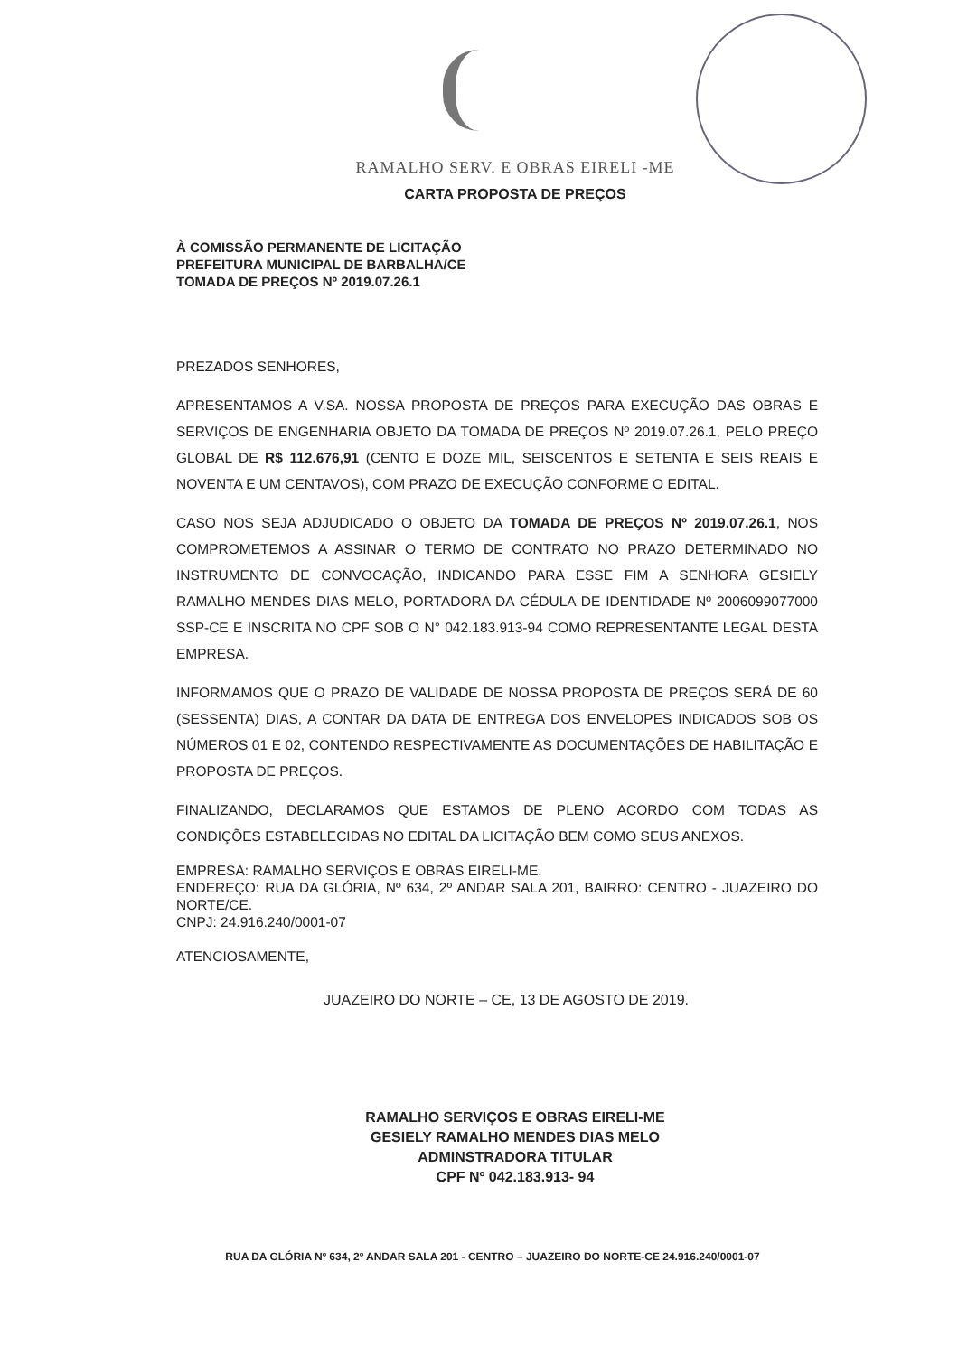RAMALHO SERV. E OBRAS EIRELI -ME
CARTA PROPOSTA DE PREÇOS
À COMISSÃO PERMANENTE DE LICITAÇÃO
PREFEITURA MUNICIPAL DE BARBALHA/CE
TOMADA DE PREÇOS Nº 2019.07.26.1
PREZADOS SENHORES,
APRESENTAMOS A V.SA. NOSSA PROPOSTA DE PREÇOS PARA EXECUÇÃO DAS OBRAS E SERVIÇOS DE ENGENHARIA OBJETO DA TOMADA DE PREÇOS Nº 2019.07.26.1, PELO PREÇO GLOBAL DE R$ 112.676,91 (CENTO E DOZE MIL, SEISCENTOS E SETENTA E SEIS REAIS E NOVENTA E UM CENTAVOS), COM PRAZO DE EXECUÇÃO CONFORME O EDITAL.
CASO NOS SEJA ADJUDICADO O OBJETO DA TOMADA DE PREÇOS Nº 2019.07.26.1, NOS COMPROMETEMOS A ASSINAR O TERMO DE CONTRATO NO PRAZO DETERMINADO NO INSTRUMENTO DE CONVOCAÇÃO, INDICANDO PARA ESSE FIM A SENHORA GESIELY RAMALHO MENDES DIAS MELO, PORTADORA DA CÉDULA DE IDENTIDADE Nº 2006099077000 SSP-CE E INSCRITA NO CPF SOB O N° 042.183.913-94 COMO REPRESENTANTE LEGAL DESTA EMPRESA.
INFORMAMOS QUE O PRAZO DE VALIDADE DE NOSSA PROPOSTA DE PREÇOS SERÁ DE 60 (SESSENTA) DIAS, A CONTAR DA DATA DE ENTREGA DOS ENVELOPES INDICADOS SOB OS NÚMEROS 01 E 02, CONTENDO RESPECTIVAMENTE AS DOCUMENTAÇÕES DE HABILITAÇÃO E PROPOSTA DE PREÇOS.
FINALIZANDO, DECLARAMOS QUE ESTAMOS DE PLENO ACORDO COM TODAS AS CONDIÇÕES ESTABELECIDAS NO EDITAL DA LICITAÇÃO BEM COMO SEUS ANEXOS.
EMPRESA: RAMALHO SERVIÇOS E OBRAS EIRELI-ME.
ENDEREÇO: RUA DA GLÓRIA, Nº 634, 2º ANDAR SALA 201, BAIRRO: CENTRO - JUAZEIRO DO NORTE/CE.
CNPJ: 24.916.240/0001-07
ATENCIOSAMENTE,
JUAZEIRO DO NORTE – CE, 13 DE AGOSTO DE 2019.
RAMALHO SERVIÇOS E OBRAS EIRELI-ME
GESIELY RAMALHO MENDES DIAS MELO
ADMINSTRADORA TITULAR
CPF Nº 042.183.913- 94
RUA DA GLÓRIA Nº 634, 2º ANDAR SALA 201 - CENTRO – JUAZEIRO DO NORTE-CE 24.916.240/0001-07